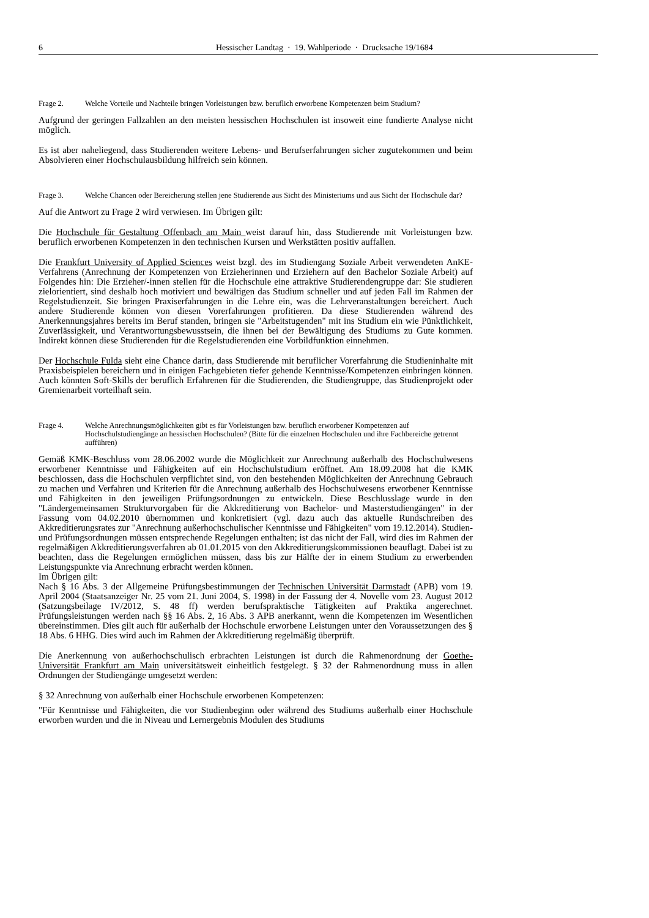6 Hessischer Landtag · 19. Wahlperiode · Drucksache 19/1684
Frage 2. Welche Vorteile und Nachteile bringen Vorleistungen bzw. beruflich erworbene Kompetenzen beim Studium?
Aufgrund der geringen Fallzahlen an den meisten hessischen Hochschulen ist insoweit eine fundierte Analyse nicht möglich.
Es ist aber naheliegend, dass Studierenden weitere Lebens- und Berufserfahrungen sicher zugutekommen und beim Absolvieren einer Hochschulausbildung hilfreich sein können.
Frage 3. Welche Chancen oder Bereicherung stellen jene Studierende aus Sicht des Ministeriums und aus Sicht der Hochschule dar?
Auf die Antwort zu Frage 2 wird verwiesen. Im Übrigen gilt:
Die Hochschule für Gestaltung Offenbach am Main weist darauf hin, dass Studierende mit Vorleistungen bzw. beruflich erworbenen Kompetenzen in den technischen Kursen und Werkstätten positiv auffallen.
Die Frankfurt University of Applied Sciences weist bzgl. des im Studiengang Soziale Arbeit verwendeten AnKE-Verfahrens (Anrechnung der Kompetenzen von Erzieherinnen und Erziehern auf den Bachelor Soziale Arbeit) auf Folgendes hin: Die Erzieher/-innen stellen für die Hochschule eine attraktive Studierendengruppe dar: Sie studieren zielorientiert, sind deshalb hoch motiviert und bewältigen das Studium schneller und auf jeden Fall im Rahmen der Regelstudienzeit. Sie bringen Praxiserfahrungen in die Lehre ein, was die Lehrveranstaltungen bereichert. Auch andere Studierende können von diesen Vorerfahrungen profitieren. Da diese Studierenden während des Anerkennungsjahres bereits im Beruf standen, bringen sie "Arbeitstugenden" mit ins Studium ein wie Pünktlichkeit, Zuverlässigkeit, und Verantwortungsbewusstsein, die ihnen bei der Bewältigung des Studiums zu Gute kommen. Indirekt können diese Studierenden für die Regelstudierenden eine Vorbildfunktion einnehmen.
Der Hochschule Fulda sieht eine Chance darin, dass Studierende mit beruflicher Vorerfahrung die Studieninhalte mit Praxisbeispielen bereichern und in einigen Fachgebieten tiefer gehende Kenntnisse/Kompetenzen einbringen können. Auch könnten Soft-Skills der beruflich Erfahrenen für die Studierenden, die Studiengruppe, das Studienprojekt oder Gremienarbeit vorteilhaft sein.
Frage 4. Welche Anrechnungsmöglichkeiten gibt es für Vorleistungen bzw. beruflich erworbener Kompetenzen auf Hochschulstudiengänge an hessischen Hochschulen? (Bitte für die einzelnen Hochschulen und ihre Fachbereiche getrennt aufführen)
Gemäß KMK-Beschluss vom 28.06.2002 wurde die Möglichkeit zur Anrechnung außerhalb des Hochschulwesens erworbener Kenntnisse und Fähigkeiten auf ein Hochschulstudium eröffnet. Am 18.09.2008 hat die KMK beschlossen, dass die Hochschulen verpflichtet sind, von den bestehenden Möglichkeiten der Anrechnung Gebrauch zu machen und Verfahren und Kriterien für die Anrechnung außerhalb des Hochschulwesens erworbener Kenntnisse und Fähigkeiten in den jeweiligen Prüfungsordnungen zu entwickeln. Diese Beschlusslage wurde in den "Ländergemeinsamen Strukturvorgaben für die Akkreditierung von Bachelor- und Masterstudiengängen" in der Fassung vom 04.02.2010 übernommen und konkretisiert (vgl. dazu auch das aktuelle Rundschreiben des Akkreditierungsrates zur "Anrechnung außerhochschulischer Kenntnisse und Fähigkeiten" vom 19.12.2014). Studien- und Prüfungsordnungen müssen entsprechende Regelungen enthalten; ist das nicht der Fall, wird dies im Rahmen der regelmäßigen Akkreditierungsverfahren ab 01.01.2015 von den Akkreditierungskommissionen beauflagt. Dabei ist zu beachten, dass die Regelungen ermöglichen müssen, dass bis zur Hälfte der in einem Studium zu erwerbenden Leistungspunkte via Anrechnung erbracht werden können.
Im Übrigen gilt:
Nach § 16 Abs. 3 der Allgemeine Prüfungsbestimmungen der Technischen Universität Darmstadt (APB) vom 19. April 2004 (Staatsanzeiger Nr. 25 vom 21. Juni 2004, S. 1998) in der Fassung der 4. Novelle vom 23. August 2012 (Satzungsbeilage IV/2012, S. 48 ff) werden berufspraktische Tätigkeiten auf Praktika angerechnet. Prüfungsleistungen werden nach §§ 16 Abs. 2, 16 Abs. 3 APB anerkannt, wenn die Kompetenzen im Wesentlichen übereinstimmen. Dies gilt auch für außerhalb der Hochschule erworbene Leistungen unter den Voraussetzungen des § 18 Abs. 6 HHG. Dies wird auch im Rahmen der Akkreditierung regelmäßig überprüft.
Die Anerkennung von außerhochschulisch erbrachten Leistungen ist durch die Rahmenordnung der Goethe-Universität Frankfurt am Main universitätsweit einheitlich festgelegt. § 32 der Rahmenordnung muss in allen Ordnungen der Studiengänge umgesetzt werden:
§ 32 Anrechnung von außerhalb einer Hochschule erworbenen Kompetenzen:
"Für Kenntnisse und Fähigkeiten, die vor Studienbeginn oder während des Studiums außerhalb einer Hochschule erworben wurden und die in Niveau und Lernergebnis Modulen des Studiums